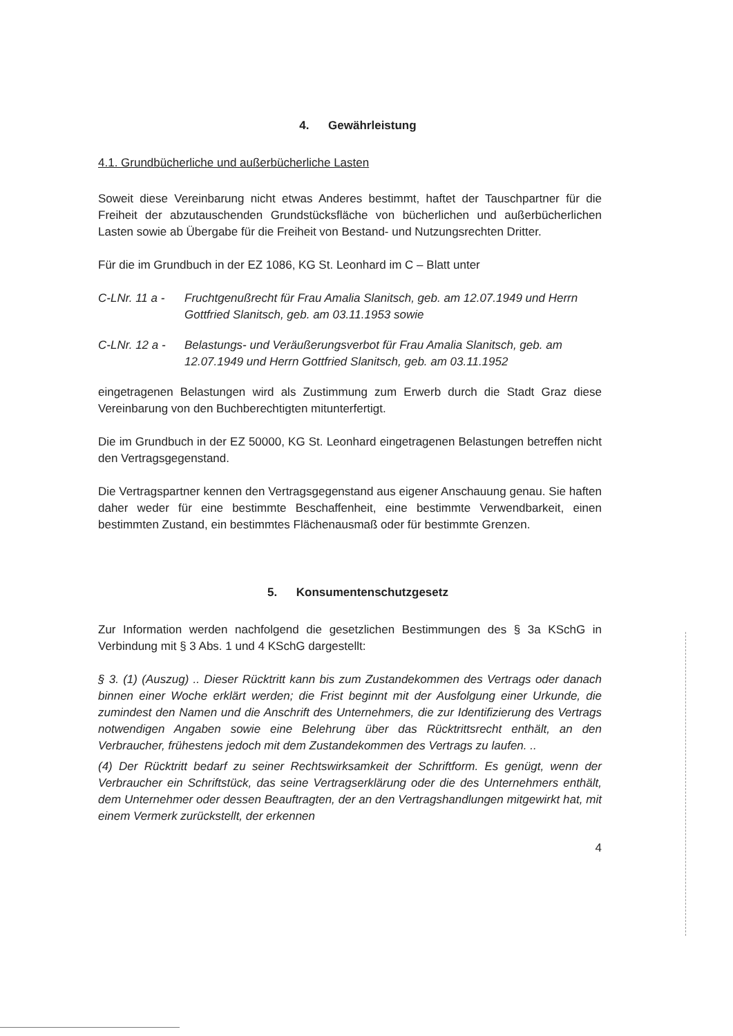4. Gewährleistung
4.1. Grundbücherliche und außerbücherliche Lasten
Soweit diese Vereinbarung nicht etwas Anderes bestimmt, haftet der Tauschpartner für die Freiheit der abzutauschenden Grundstücksfläche von bücherlichen und außerbücherlichen Lasten sowie ab Übergabe für die Freiheit von Bestand- und Nutzungsrechten Dritter.
Für die im Grundbuch in der EZ 1086, KG St. Leonhard im C – Blatt unter
C-LNr. 11 a -
Fruchtgenußrecht für Frau Amalia Slanitsch, geb. am 12.07.1949 und Herrn Gottfried Slanitsch, geb. am 03.11.1953 sowie
C-LNr. 12 a -
Belastungs- und Veräußerungsverbot für Frau Amalia Slanitsch, geb. am 12.07.1949 und Herrn Gottfried Slanitsch, geb. am 03.11.1952
eingetragenen Belastungen wird als Zustimmung zum Erwerb durch die Stadt Graz diese Vereinbarung von den Buchberechtigten mitunterfertigt.
Die im Grundbuch in der EZ 50000, KG St. Leonhard eingetragenen Belastungen betreffen nicht den Vertragsgegenstand.
Die Vertragspartner kennen den Vertragsgegenstand aus eigener Anschauung genau. Sie haften daher weder für eine bestimmte Beschaffenheit, eine bestimmte Verwendbarkeit, einen bestimmten Zustand, ein bestimmtes Flächenausmaß oder für bestimmte Grenzen.
5. Konsumentenschutzgesetz
Zur Information werden nachfolgend die gesetzlichen Bestimmungen des § 3a KSchG in Verbindung mit § 3 Abs. 1 und 4 KSchG dargestellt:
§ 3. (1) (Auszug) .. Dieser Rücktritt kann bis zum Zustandekommen des Vertrags oder danach binnen einer Woche erklärt werden; die Frist beginnt mit der Ausfolgung einer Urkunde, die zumindest den Namen und die Anschrift des Unternehmers, die zur Identifizierung des Vertrags notwendigen Angaben sowie eine Belehrung über das Rücktrittsrecht enthält, an den Verbraucher, frühestens jedoch mit dem Zustandekommen des Vertrags zu laufen. ..
(4) Der Rücktritt bedarf zu seiner Rechtswirksamkeit der Schriftform. Es genügt, wenn der Verbraucher ein Schriftstück, das seine Vertragserklärung oder die des Unternehmers enthält, dem Unternehmer oder dessen Beauftragten, der an den Vertragshandlungen mitgewirkt hat, mit einem Vermerk zurückstellt, der erkennen
4